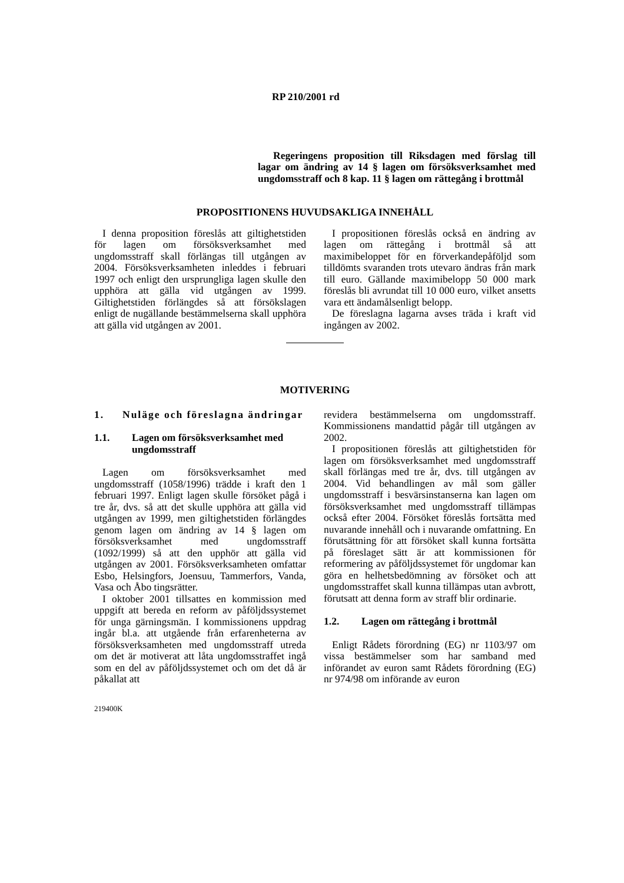RP 210/2001 rd
Regeringens proposition till Riksdagen med förslag till lagar om ändring av 14 § lagen om försöksverksamhet med ungdomsstraff och 8 kap. 11 § lagen om rättegång i brottmål
PROPOSITIONENS HUVUDSAKLIGA INNEHÅLL
I denna proposition föreslås att giltighetstiden för lagen om försöksverksamhet med ungdomsstraff skall förlängas till utgången av 2004. Försöksverksamheten inleddes i februari 1997 och enligt den ursprungliga lagen skulle den upphöra att gälla vid utgången av 1999. Giltighetstiden förlängdes så att försökslagen enligt de nugällande bestämmelserna skall upphöra att gälla vid utgången av 2001.
I propositionen föreslås också en ändring av lagen om rättegång i brottmål så att maximibeloppet för en förverkandepåföljd som tilldömts svaranden trots utevaro ändras från mark till euro. Gällande maximibelopp 50 000 mark föreslås bli avrundat till 10 000 euro, vilket ansetts vara ett ändamålsenligt belopp.
De föreslagna lagarna avses träda i kraft vid ingången av 2002.
MOTIVERING
1. Nuläge och föreslagna ändringar
1.1. Lagen om försöksverksamhet med ungdomsstraff
Lagen om försöksverksamhet med ungdomsstraff (1058/1996) trädde i kraft den 1 februari 1997. Enligt lagen skulle försöket pågå i tre år, dvs. så att det skulle upphöra att gälla vid utgången av 1999, men giltighetstiden förlängdes genom lagen om ändring av 14 § lagen om försöksverksamhet med ungdomsstraff (1092/1999) så att den upphör att gälla vid utgången av 2001. Försöksverksamheten omfattar Esbo, Helsingfors, Joensuu, Tammerfors, Vanda, Vasa och Åbo tingsrätter.
I oktober 2001 tillsattes en kommission med uppgift att bereda en reform av påföljdssystemet för unga gärningsmän. I kommissionens uppdrag ingår bl.a. att utgående från erfarenheterna av försöksverksamheten med ungdomsstraff utreda om det är motiverat att låta ungdomsstraffet ingå som en del av påföljdssystemet och om det då är påkallat att
revidera bestämmelserna om ungdomsstraff. Kommissionens mandattid pågår till utgången av 2002.
I propositionen föreslås att giltighetstiden för lagen om försöksverksamhet med ungdomsstraff skall förlängas med tre år, dvs. till utgången av 2004. Vid behandlingen av mål som gäller ungdomsstraff i besvärsinstanserna kan lagen om försöksverksamhet med ungdomsstraff tillämpas också efter 2004. Försöket föreslås fortsätta med nuvarande innehåll och i nuvarande omfattning. En förutsättning för att försöket skall kunna fortsätta på föreslaget sätt är att kommissionen för reformering av påföljdssystemet för ungdomar kan göra en helhetsbedömning av försöket och att ungdomsstraffet skall kunna tillämpas utan avbrott, förutsatt att denna form av straff blir ordinarie.
1.2. Lagen om rättegång i brottmål
Enligt Rådets förordning (EG) nr 1103/97 om vissa bestämmelser som har samband med införandet av euron samt Rådets förordning (EG) nr 974/98 om införande av euron
219400K